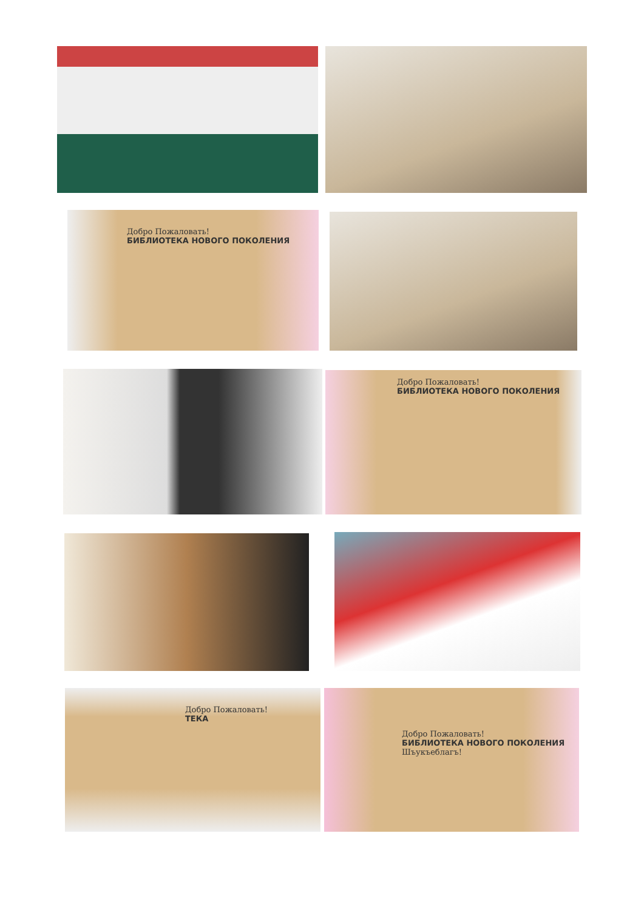Добро Пожаловать!
БИБЛИОТЕКА НОВОГО ПОКОЛЕНИЯ
Добро Пожаловать!
БИБЛИОТЕКА НОВОГО ПОКОЛЕНИЯ
Добро Пожаловать!
ТЕКА
Добро Пожаловать!
БИБЛИОТЕКА НОВОГО ПОКОЛЕНИЯ
Шъукъеблагъ!